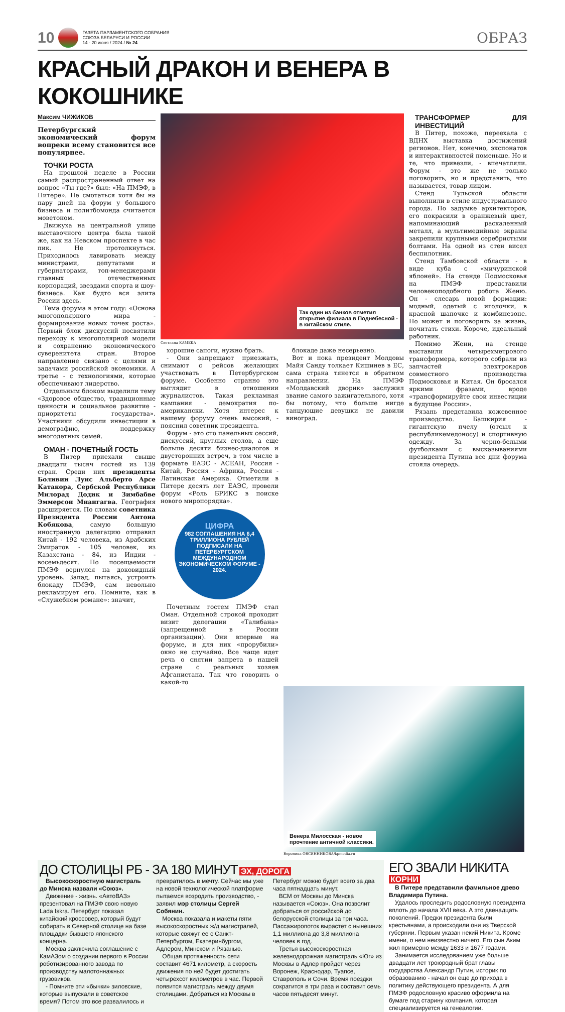10
ГАЗЕТА ПАРЛАМЕНТСКОГО СОБРАНИЯ
СОЮЗА БЕЛАРУСИ И РОССИИ
14 - 20 июня / 2024 / № 24
ОБРАЗ
КРАСНЫЙ ДРАКОН И ВЕНЕРА В КОКОШНИКЕ
Максим ЧИЖИКОВ
Петербургский экономический форум вопреки всему становится все популярнее.
ТОЧКИ РОСТА
На прошлой неделе в России самый распространенный ответ на вопрос «Ты где?» был: «На ПМЭФ, в Питере». Не смотаться хотя бы на пару дней на форум у большого бизнеса и политбомонда считается моветоном.
Движуха на центральной улице выставочного центра была такой же, как на Невском проспекте в час пик. Не протолкнуться. Приходилось лавировать между министрами, депутатами и губернаторами, топ-менеджерами главных отечественных корпораций, звездами спорта и шоу-бизнеса. Как будто вся элита России здесь.
Тема форума в этом году: «Основа многополярного мира - формирование новых точек роста». Первый блок дискуссий посвятили переходу к многополярной модели и сохранению экономического суверенитета стран. Второе направление связано с целями и задачами российской экономики. А третье - с технологиями, которые обеспечивают лидерство.
Отдельным блоком выделили тему «Здоровое общество, традиционные ценности и социальное развитие - приоритеты государства». Участники обсудили инвестиции в демографию, поддержку многодетных семей.
ОМАН - ПОЧЕТНЫЙ ГОСТЬ
В Питер приехали свыше двадцати тысяч гостей из 139 стран. Среди них президенты Боливии Луис Альберто Арсе Катакора, Сербской Республики Милорад Додик и Зимбабве Эммерсон Мнангагва. География расширяется. По словам советника Президента России Антона Кобякова, самую большую иностранную делегацию отправил Китай - 192 человека, из Арабских Эмиратов - 105 человек, из Казахстана - 84, из Индии - восемьдесят. По посещаемости ПМЭФ вернулся на доковидный уровень. Запад, пытаясь, устроить блокаду ПМЭФ, сам невольно рекламирует его. Помните, как в «Служебном романе»: значит,
Так один из банков отметил
открытие филиала в Поднебесной -
в китайском стиле.
Светлана КАМЕКА
хорошие сапоги, нужно брать.
- Они запрещают приезжать, снимают с рейсов желающих участвовать в Петербургском форуме. Особенно странно это выглядит в отношении журналистов. Такая рекламная кампания - демократия по-американски. Хотя интерес к нашему форуму очень высокий, - пояснил советник президента.
Форум - это сто панельных сессий, дискуссий, круглых столов, а еще больше десяти бизнес-диалогов и двусторонних встреч, в том числе в формате ЕАЭС - АСЕАН, Россия - Китай, Россия - Африка, Россия - Латинская Америка. Отметили в Питере десять лет ЕАЭС, провели форум «Роль БРИКС в поиске нового миропорядка».
ЦИФРА
982 СОГЛАШЕНИЯ НА 6,4 ТРИЛЛИОНА РУБЛЕЙ ПОДПИСАЛИ НА ПЕТЕРБУРГСКОМ МЕЖДУНАРОДНОМ ЭКОНОМИЧЕСКОМ ФОРУМЕ - 2024.
Почетным гостем ПМЭФ стал Оман. Отдельной строкой проходит визит делегации «Талибана» (запрещенной в России организации). Они впервые на форуме, и для них «прорубили» окно не случайно. Все чаще идет речь о снятии запрета в нашей стране с реальных хозяев Афганистана. Так что говорить о какой-то
блокаде даже несерьезно.
Вот и пока президент Молдовы Майя Санду толкает Кишинев в ЕС, сама страна тянется в обратном направлении. На ПМЭФ «Молдавский дворик» заслужил звание самого зажигательного, хотя бы потому, что больше нигде танцующие девушки не давили виноград.
ТРАНСФОРМЕР ДЛЯ ИНВЕСТИЦИЙ
В Питер, похоже, переехала с ВДНХ выставка достижений регионов. Нет, конечно, экспонатов и интерактивностей поменьше. Но и те, что привезли, - впечатляли. Форум - это же не только поговорить, но и представить, что называется, товар лицом.
Стенд Тульской области выполнили в стиле индустриального города. По задумке архитекторов, его покрасили в оранжевый цвет, напоминающий раскаленный металл, а мультимедийные экраны закрепили крупными серебристыми болтами. На одной из стен висел беспилотник.
Стенд Тамбовской области - в виде куба с «мичуринской яблоней». На стенде Подмосковья на ПМЭФ представили человекоподобного робота Женю. Он - слесарь новой формации: модный, одетый с иголочки, в красной шапочке и комбинезоне. Но может и поговорить за жизнь, почитать стихи. Короче, идеальный работник.
Помимо Жени, на стенде выставили четырехметрового трансформера, которого собрали из запчастей электрокаров совместного производства Подмосковья и Китая. Он бросался яркими фразами, вроде «трансформируйте свои инвестиции в будущее России».
Рязань представила кожевенное производство. Башкирия - гигантскую пчелу (отсыл к республикемедоносу) и спортивную одежду. За черно-белыми футболками с высказываниями президента Путина все дни форума стояла очередь.
Венера Милосская - новое
прочтение античной классики.
Вероника ОВСЯННИКОВА/kpmedia.ru
ДО СТОЛИЦЫ РБ - ЗА 180 МИНУТ ЭХ, ДОРОГА
Высокоскоростную магистраль до Минска назвали «Союз».
Движение - жизнь. «АвтоВАЗ» презентовал на ПМЭФ свою новую Lada Iskra. Петербург показал китайский кроссовер, который будут собирать в Северной столице на базе площадки бывшего японского концерна.
Москва заключила соглашение с КамАЗом о создании первого в России роботизированного завода по производству малотоннажных грузовиков.
- Помните эти «бычки» зиловские, которые выпускали в советское время? Потом это все развалилось и превратилось в мечту. Сейчас мы уже на новой технологической платформе пытаемся возродить производство, - заявил мэр столицы Сергей Собянин.
Москва показала и макеты пяти высокоскоростных ж/д магистралей, которые свяжут ее с Санкт-Петербургом, Екатеринбургом, Адлером, Минском и Рязанью.
Общая протяженность сети составит 4671 километр, а скорость движения по ней будет достигать четырехсот километров в час. Первой появится магистраль между двумя столицами. Добраться из Москвы в Петербург можно будет всего за два часа пятнадцать минут.
ВСМ от Москвы до Минска называется «Союз». Она позволит добраться от российской до белорусской столицы за три часа. Пассажиропоток вырастет с нынешних 1,1 миллиона до 3,8 миллиона человек в год.
Третья высокоскоростная железнодорожная магистраль «Юг» из Москвы в Адлер пройдет через Воронеж, Краснодар, Туапсе, Ставрополь и Сочи. Время поездки сократится в три раза и составит семь часов пятьдесят минут.
ЕГО ЗВАЛИ НИКИТА КОРНИ
В Питере представили фамильное древо Владимира Путина.
Удалось проследить родословную президента вплоть до начала XVII века. А это двенадцать поколений. Предки президента были крестьянами, а происходили они из Тверской губернии. Первым указан некий Никита. Кроме имени, о нем неизвестно ничего. Его сын Аким жил примерно между 1633 и 1677 годами.
Занимается исследованием уже больше двадцати лет троюродный брат главы государства Александр Путин, историк по образованию - начал он еще до прихода в политику действующего президента. А для ПМЭФ родословную красиво оформила на бумаге под старину компания, которая специализируется на генеалогии.